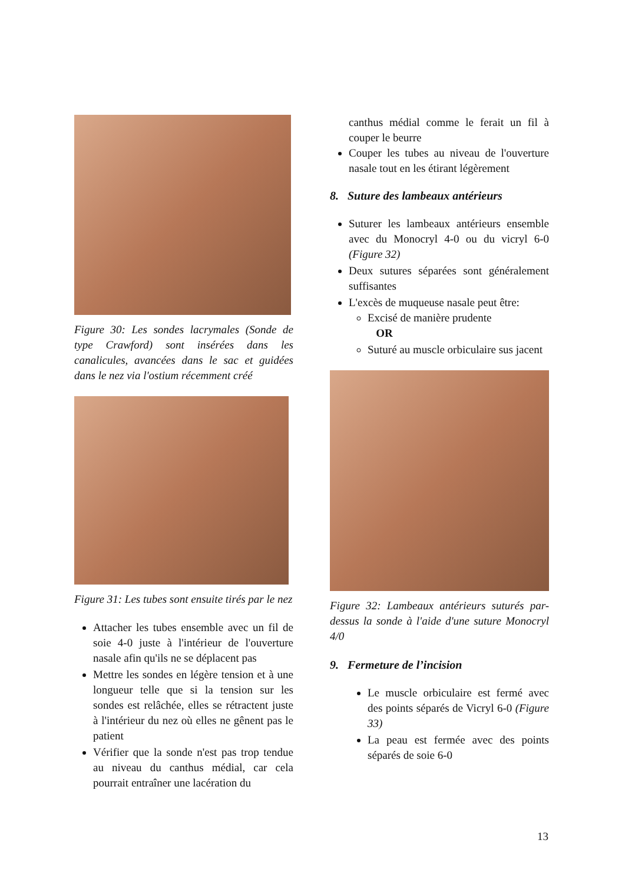Figure 30: Les sondes lacrymales (Sonde de type Crawford) sont insérées dans les canalicules, avancées dans le sac et guidées dans le nez via l'ostium récemment créé
Figure 31: Les tubes sont ensuite tirés par le nez
Attacher les tubes ensemble avec un fil de soie 4-0 juste à l'intérieur de l'ouverture nasale afin qu'ils ne se déplacent pas
Mettre les sondes en légère tension et à une longueur telle que si la tension sur les sondes est relâchée, elles se rétractent juste à l'intérieur du nez où elles ne gênent pas le patient
Vérifier que la sonde n'est pas trop tendue au niveau du canthus médial, car cela pourrait entraîner une lacération du
canthus médial comme le ferait un fil à couper le beurre
Couper les tubes au niveau de l'ouverture nasale tout en les étirant légèrement
8. Suture des lambeaux antérieurs
Suturer les lambeaux antérieurs ensemble avec du Monocryl 4-0 ou du vicryl 6-0 (Figure 32)
Deux sutures séparées sont généralement suffisantes
L'excès de muqueuse nasale peut être:
Excisé de manière prudente
OR
Suturé au muscle orbiculaire sus jacent
Figure 32: Lambeaux antérieurs suturés par-dessus la sonde à l'aide d'une suture Monocryl 4/0
9. Fermeture de l’incision
Le muscle orbiculaire est fermé avec des points séparés de Vicryl 6-0 (Figure 33)
La peau est fermée avec des points séparés de soie 6-0
13